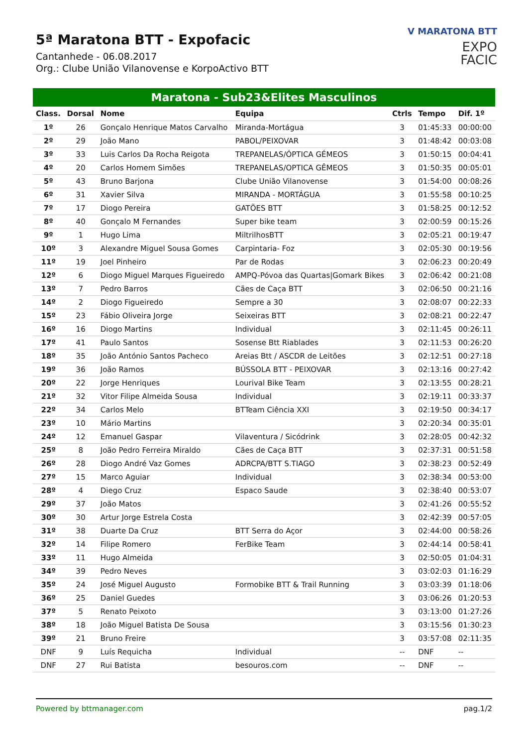5ª Maratona BTT - Expofacic
Cantanhede - 06.08.2017
Org.: Clube União Vilanovense e KorpoActivo BTT
V MARATONA BTT
EXPO
FACIC
Maratona - Sub23&Elites Masculinos
| Class. | Dorsal | Nome | Equipa | Ctrls | Tempo | Dif. 1º |
| --- | --- | --- | --- | --- | --- | --- |
| 1º | 26 | Gonçalo Henrique Matos Carvalho | Miranda-Mortágua | 3 | 01:45:33 | 00:00:00 |
| 2º | 29 | João Mano | PABOL/PEIXOVAR | 3 | 01:48:42 | 00:03:08 |
| 3º | 33 | Luis Carlos Da Rocha Reigota | TREPANELAS/ÓPTICA GÉMEOS | 3 | 01:50:15 | 00:04:41 |
| 4º | 20 | Carlos Homem Simões | TREPANELAS/OPTICA GÊMEOS | 3 | 01:50:35 | 00:05:01 |
| 5º | 43 | Bruno Barjona | Clube União Vilanovense | 3 | 01:54:00 | 00:08:26 |
| 6º | 31 | Xavier Silva | MIRANDA - MORTÁGUA | 3 | 01:55:58 | 00:10:25 |
| 7º | 17 | Diogo Pereira | GATÕES BTT | 3 | 01:58:25 | 00:12:52 |
| 8º | 40 | Gonçalo M Fernandes | Super bike team | 3 | 02:00:59 | 00:15:26 |
| 9º | 1 | Hugo Lima | MiltrilhosBTT | 3 | 02:05:21 | 00:19:47 |
| 10º | 3 | Alexandre Miguel Sousa Gomes | Carpintaria- Foz | 3 | 02:05:30 | 00:19:56 |
| 11º | 19 | Joel Pinheiro | Par de Rodas | 3 | 02:06:23 | 00:20:49 |
| 12º | 6 | Diogo Miguel Marques Figueiredo | AMPQ-Póvoa das Quartas/Gomark Bikes | 3 | 02:06:42 | 00:21:08 |
| 13º | 7 | Pedro Barros | Cães de Caça BTT | 3 | 02:06:50 | 00:21:16 |
| 14º | 2 | Diogo Figueiredo | Sempre a 30 | 3 | 02:08:07 | 00:22:33 |
| 15º | 23 | Fábio Oliveira Jorge | Seixeiras BTT | 3 | 02:08:21 | 00:22:47 |
| 16º | 16 | Diogo Martins | Individual | 3 | 02:11:45 | 00:26:11 |
| 17º | 41 | Paulo Santos | Sosense Btt Riablades | 3 | 02:11:53 | 00:26:20 |
| 18º | 35 | João António Santos Pacheco | Areias Btt / ASCDR de Leitões | 3 | 02:12:51 | 00:27:18 |
| 19º | 36 | João Ramos | BÚSSOLA BTT - PEIXOVAR | 3 | 02:13:16 | 00:27:42 |
| 20º | 22 | Jorge Henriques | Lourival Bike Team | 3 | 02:13:55 | 00:28:21 |
| 21º | 32 | Vitor Filipe Almeida Sousa | Individual | 3 | 02:19:11 | 00:33:37 |
| 22º | 34 | Carlos Melo | BTTeam Ciência XXI | 3 | 02:19:50 | 00:34:17 |
| 23º | 10 | Mário Martins | | 3 | 02:20:34 | 00:35:01 |
| 24º | 12 | Emanuel Gaspar | Vilaventura / Sicódrink | 3 | 02:28:05 | 00:42:32 |
| 25º | 8 | João Pedro Ferreira Miraldo | Cães de Caça BTT | 3 | 02:37:31 | 00:51:58 |
| 26º | 28 | Diogo André Vaz Gomes | ADRCPA/BTT S.TIAGO | 3 | 02:38:23 | 00:52:49 |
| 27º | 15 | Marco Aguiar | Individual | 3 | 02:38:34 | 00:53:00 |
| 28º | 4 | Diego Cruz | Espaco Saude | 3 | 02:38:40 | 00:53:07 |
| 29º | 37 | João Matos | | 3 | 02:41:26 | 00:55:52 |
| 30º | 30 | Artur Jorge Estrela Costa | | 3 | 02:42:39 | 00:57:05 |
| 31º | 38 | Duarte Da Cruz | BTT Serra do Açor | 3 | 02:44:00 | 00:58:26 |
| 32º | 14 | Filipe Romero | FerBike Team | 3 | 02:44:14 | 00:58:41 |
| 33º | 11 | Hugo Almeida | | 3 | 02:50:05 | 01:04:31 |
| 34º | 39 | Pedro Neves | | 3 | 03:02:03 | 01:16:29 |
| 35º | 24 | José Miguel Augusto | Formobike BTT & Trail Running | 3 | 03:03:39 | 01:18:06 |
| 36º | 25 | Daniel Guedes | | 3 | 03:06:26 | 01:20:53 |
| 37º | 5 | Renato Peixoto | | 3 | 03:13:00 | 01:27:26 |
| 38º | 18 | João Miguel Batista De Sousa | | 3 | 03:15:56 | 01:30:23 |
| 39º | 21 | Bruno Freire | | 3 | 03:57:08 | 02:11:35 |
| DNF | 9 | Luís Requicha | Individual | -- | DNF | -- |
| DNF | 27 | Rui Batista | besouros.com | -- | DNF | -- |
Powered by bttmanager.com pag.1/2